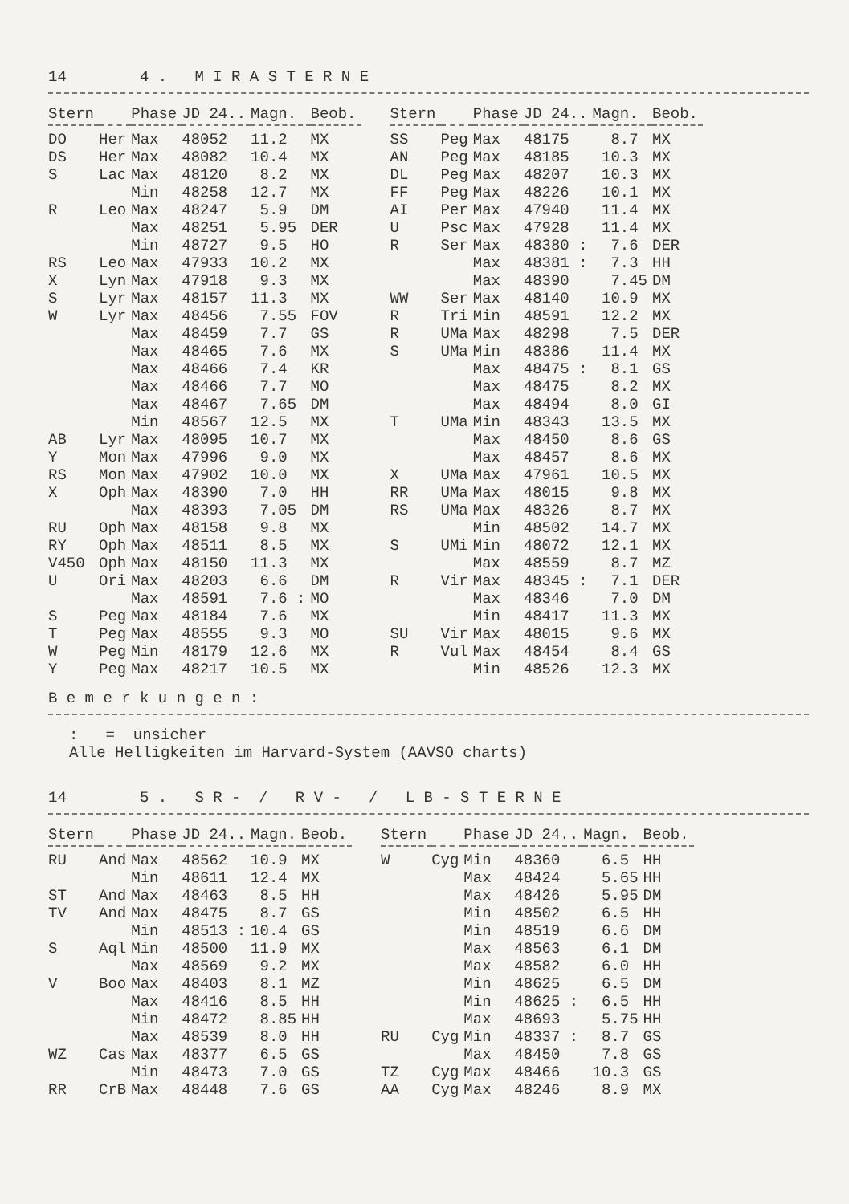14 4 . M I R A S T E R N E
| Stern | | Phase | JD 24.. | Magn. | Beob. |
| --- | --- | --- | --- | --- | --- |
| DO | Her | Max | 48052 | 11.2 | MX |
| DS | Her | Max | 48082 | 10.4 | MX |
| S | Lac | Max | 48120 | 8.2 | MX |
| | | Min | 48258 | 12.7 | MX |
| R | Leo | Max | 48247 | 5.9 | DM |
| | | Max | 48251 | 5.95 | DER |
| | | Min | 48727 | 9.5 | HO |
| RS | Leo | Max | 47933 | 10.2 | MX |
| X | Lyn | Max | 47918 | 9.3 | MX |
| S | Lyr | Max | 48157 | 11.3 | MX |
| W | Lyr | Max | 48456 | 7.55 | FOV |
| | | Max | 48459 | 7.7 | GS |
| | | Max | 48465 | 7.6 | MX |
| | | Max | 48466 | 7.4 | KR |
| | | Max | 48466 | 7.7 | MO |
| | | Max | 48467 | 7.65 | DM |
| | | Min | 48567 | 12.5 | MX |
| AB | Lyr | Max | 48095 | 10.7 | MX |
| Y | Mon | Max | 47996 | 9.0 | MX |
| RS | Mon | Max | 47902 | 10.0 | MX |
| X | Oph | Max | 48390 | 7.0 | HH |
| | | Max | 48393 | 7.05 | DM |
| RU | Oph | Max | 48158 | 9.8 | MX |
| RY | Oph | Max | 48511 | 8.5 | MX |
| V450 | Oph | Max | 48150 | 11.3 | MX |
| U | Ori | Max | 48203 | 6.6 | DM |
| | | Max | 48591 | 7.6 : | MO |
| S | Peg | Max | 48184 | 7.6 | MX |
| T | Peg | Max | 48555 | 9.3 | MO |
| W | Peg | Min | 48179 | 12.6 | MX |
| Y | Peg | Max | 48217 | 10.5 | MX |
| Stern | | Phase | JD 24.. | Magn. | Beob. |
| --- | --- | --- | --- | --- | --- |
| SS | Peg | Max | 48175 | 8.7 | MX |
| AN | Peg | Max | 48185 | 10.3 | MX |
| DL | Peg | Max | 48207 | 10.3 | MX |
| FF | Peg | Max | 48226 | 10.1 | MX |
| AI | Per | Max | 47940 | 11.4 | MX |
| U | Psc | Max | 47928 | 11.4 | MX |
| R | Ser | Max | 48380 : | 7.6 | DER |
| | | Max | 48381 : | 7.3 | HH |
| | | Max | 48390 | 7.45 | DM |
| WW | Ser | Max | 48140 | 10.9 | MX |
| R | Tri | Min | 48591 | 12.2 | MX |
| R | UMa | Max | 48298 | 7.5 | DER |
| S | UMa | Min | 48386 | 11.4 | MX |
| | | Max | 48475 : | 8.1 | GS |
| | | Max | 48475 | 8.2 | MX |
| | | Max | 48494 | 8.0 | GI |
| T | UMa | Min | 48343 | 13.5 | MX |
| | | Max | 48450 | 8.6 | GS |
| | | Max | 48457 | 8.6 | MX |
| X | UMa | Max | 47961 | 10.5 | MX |
| RR | UMa | Max | 48015 | 9.8 | MX |
| RS | UMa | Max | 48326 | 8.7 | MX |
| | | Min | 48502 | 14.7 | MX |
| S | UMi | Min | 48072 | 12.1 | MX |
| | | Max | 48559 | 8.7 | MZ |
| R | Vir | Max | 48345 : | 7.1 | DER |
| | | Max | 48346 | 7.0 | DM |
| | | Min | 48417 | 11.3 | MX |
| SU | Vir | Max | 48015 | 9.6 | MX |
| R | Vul | Max | 48454 | 8.4 | GS |
| | | Min | 48526 | 12.3 | MX |
B e m e r k u n g e n :
: = unsicher Alle Helligkeiten im Harvard-System (AAVSO charts)
14 5 . S R - / R V - / L B - S T E R N E
| Stern | | Phase | JD 24.. | Magn. | Beob. |
| --- | --- | --- | --- | --- | --- |
| RU | And | Max | 48562 | 10.9 | MX |
| | | Min | 48611 | 12.4 | MX |
| ST | And | Max | 48463 | 8.5 | HH |
| TV | And | Max | 48475 | 8.7 | GS |
| | | Min | 48513 : | 10.4 | GS |
| S | Aql | Min | 48500 | 11.9 | MX |
| | | Max | 48569 | 9.2 | MX |
| V | Boo | Max | 48403 | 8.1 | MZ |
| | | Max | 48416 | 8.5 | HH |
| | | Min | 48472 | 8.85 | HH |
| | | Max | 48539 | 8.0 | HH |
| WZ | Cas | Max | 48377 | 6.5 | GS |
| | | Min | 48473 | 7.0 | GS |
| RR | CrB | Max | 48448 | 7.6 | GS |
| Stern | | Phase | JD 24.. | Magn. | Beob. |
| --- | --- | --- | --- | --- | --- |
| W | Cyg | Min | 48360 | 6.5 | HH |
| | | Max | 48424 | 5.65 | HH |
| | | Max | 48426 | 5.95 | DM |
| | | Min | 48502 | 6.5 | HH |
| | | Min | 48519 | 6.6 | DM |
| | | Max | 48563 | 6.1 | DM |
| | | Max | 48582 | 6.0 | HH |
| | | Min | 48625 | 6.5 | DM |
| | | Min | 48625 : | 6.5 | HH |
| | | Max | 48693 | 5.75 | HH |
| RU | Cyg | Min | 48337 : | 8.7 | GS |
| | | Max | 48450 | 7.8 | GS |
| TZ | Cyg | Max | 48466 | 10.3 | GS |
| AA | Cyg | Max | 48246 | 8.9 | MX |